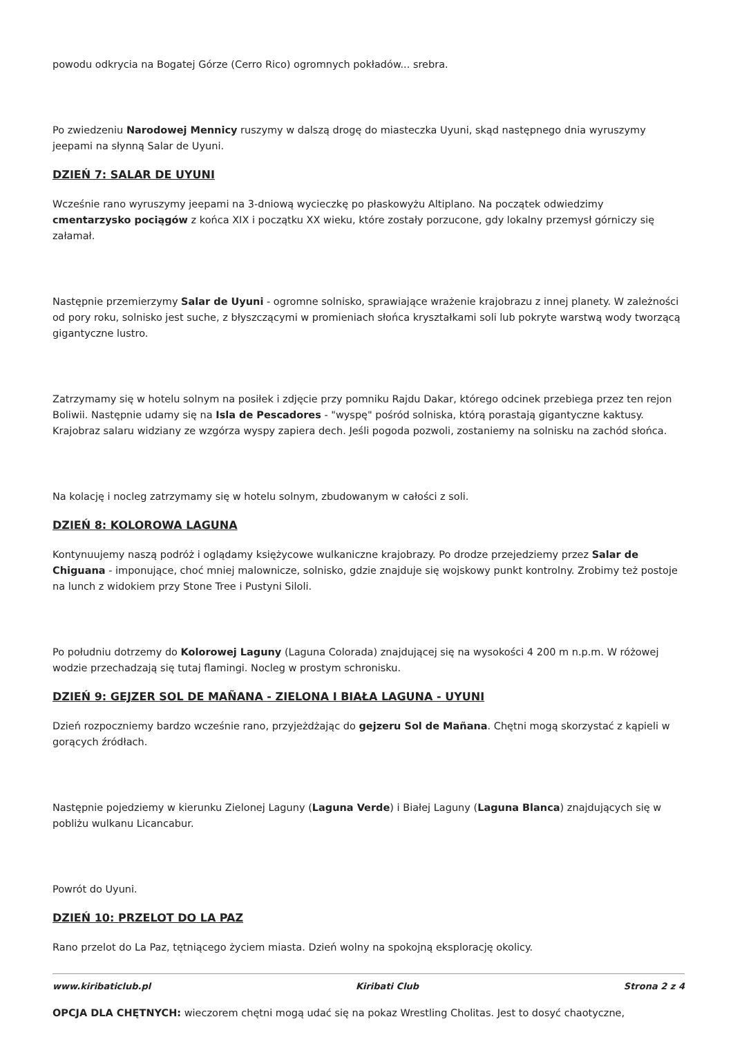powodu odkrycia na Bogatej Górze (Cerro Rico) ogromnych pokładów... srebra.
Po zwiedzeniu Narodowej Mennicy ruszymy w dalszą drogę do miasteczka Uyuni, skąd następnego dnia wyruszymy jeepami na słynną Salar de Uyuni.
DZIEŃ 7: SALAR DE UYUNI
Wcześnie rano wyruszymy jeepami na 3-dniową wycieczkę po płaskowyżu Altiplano. Na początek odwiedzimy cmentarzysko pociągów z końca XIX i początku XX wieku, które zostały porzucone, gdy lokalny przemysł górniczy się załamał.
Następnie przemierzymy Salar de Uyuni - ogromne solnisko, sprawiające wrażenie krajobrazu z innej planety. W zależności od pory roku, solnisko jest suche, z błyszczącymi w promieniach słońca kryształkami soli lub pokryte warstwą wody tworzącą gigantyczne lustro.
Zatrzymamy się w hotelu solnym na posiłek i zdjęcie przy pomniku Rajdu Dakar, którego odcinek przebiega przez ten rejon Boliwii. Następnie udamy się na Isla de Pescadores - "wyspę" pośród solniska, którą porastają gigantyczne kaktusy. Krajobraz salaru widziany ze wzgórza wyspy zapiera dech. Jeśli pogoda pozwoli, zostaniemy na solnisku na zachód słońca.
Na kolację i nocleg zatrzymamy się w hotelu solnym, zbudowanym w całości z soli.
DZIEŃ 8: KOLOROWA LAGUNA
Kontynuujemy naszą podróż i oglądamy księżycowe wulkaniczne krajobrazy. Po drodze przejedziemy przez Salar de Chiguana - imponujące, choć mniej malownicze, solnisko, gdzie znajduje się wojskowy punkt kontrolny. Zrobimy też postoje na lunch z widokiem przy Stone Tree i Pustyni Siloli.
Po południu dotrzemy do Kolorowej Laguny (Laguna Colorada) znajdującej się na wysokości 4 200 m n.p.m. W różowej wodzie przechadzają się tutaj flamingi. Nocleg w prostym schronisku.
DZIEŃ 9: GEJZER SOL DE MAÑANA - ZIELONA I BIAŁA LAGUNA - UYUNI
Dzień rozpoczniemy bardzo wcześnie rano, przyjeżdżając do gejzeru Sol de Mañana. Chętni mogą skorzystać z kąpieli w gorących źródłach.
Następnie pojedziemy w kierunku Zielonej Laguny (Laguna Verde) i Białej Laguny (Laguna Blanca) znajdujących się w pobliżu wulkanu Licancabur.
Powrót do Uyuni.
DZIEŃ 10: PRZELOT DO LA PAZ
Rano przelot do La Paz, tętniącego życiem miasta. Dzień wolny na spokojną eksplorację okolicy.
OPCJA DLA CHĘTNYCH: wieczorem chętni mogą udać się na pokaz Wrestling Cholitas. Jest to dosyć chaotyczne,
www.kiribaticlub.pl Kiribati Club Strona 2 z 4